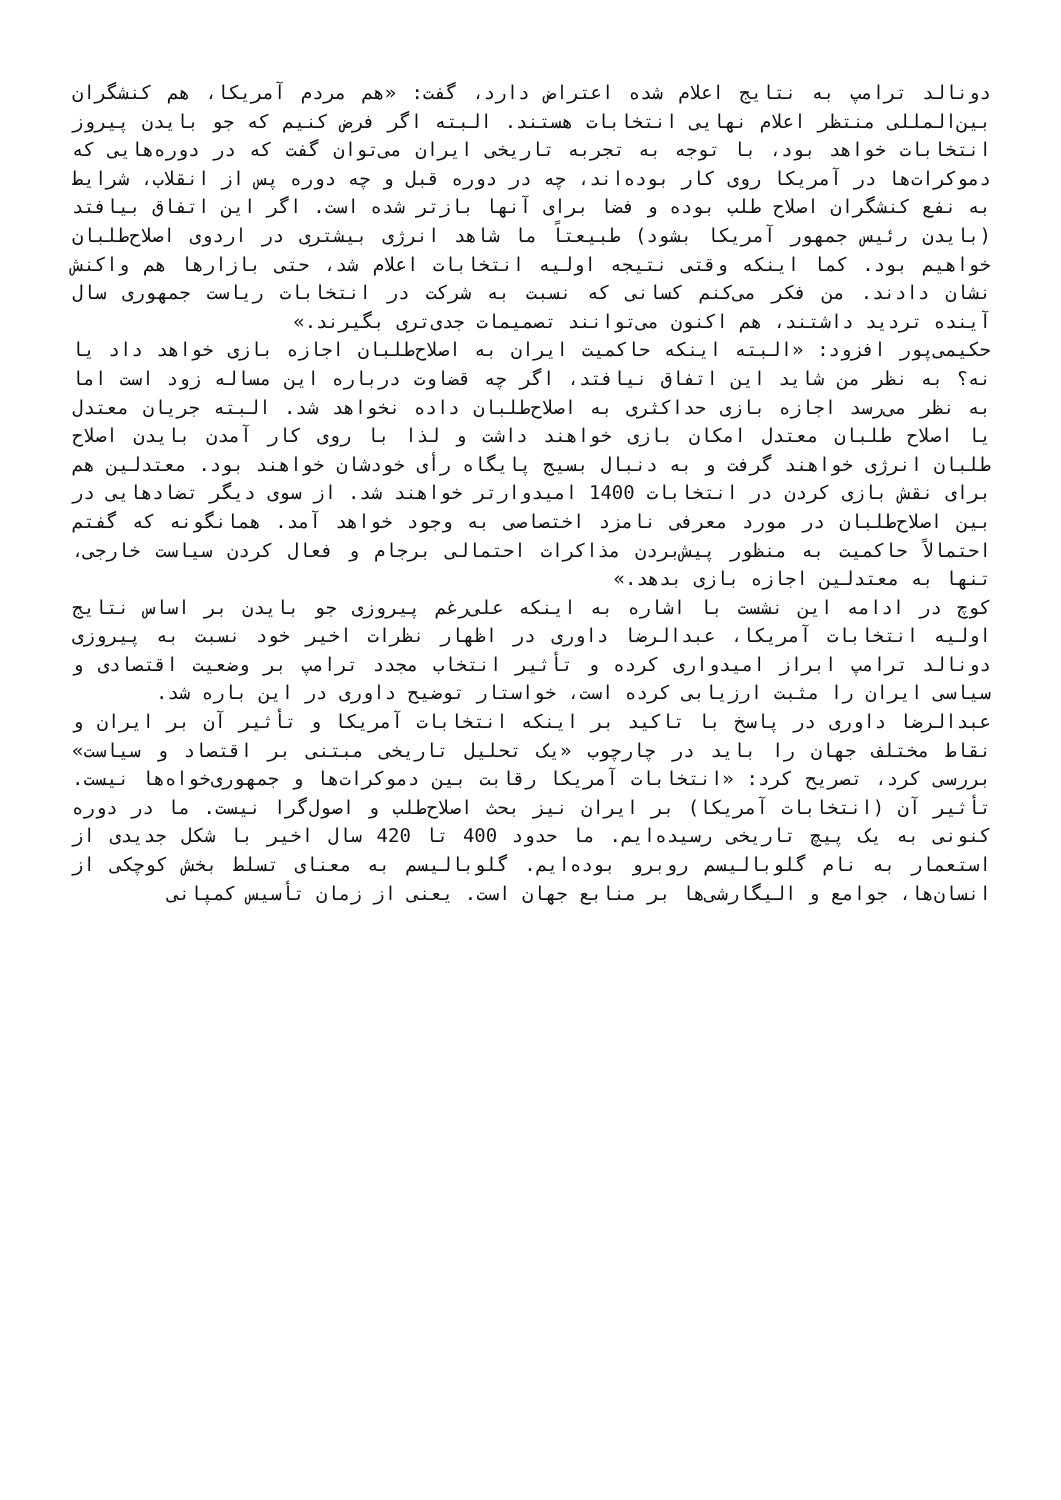دونالد ترامپ به نتایج اعلام شده اعتراض دارد، گفت: «هم مردم آمریکا، هم کنشگران بین‌المللی منتظر اعلام نهایی انتخابات هستند. البته اگر فرض کنیم که جو بایدن پیروز انتخابات خواهد بود، با توجه به تجربه تاریخی ایران می‌توان گفت که در دوره‌هایی که دموکرات‌ها در آمریکا روی کار بوده‌اند، چه در دوره قبل و چه دوره پس از انقلاب، شرایط به نفع کنشگران اصلاح طلب بوده و فضا برای آنها بازتر شده است. اگر این اتفاق بیافتد (بایدن رئیس جمهور آمریکا بشود) طبیعتاً ما شاهد انرژی بیشتری در اردوی اصلاح‌طلبان خواهیم بود. کما اینکه وقتی نتیجه اولیه انتخابات اعلام شد، حتی بازارها هم واکنش نشان دادند. من فکر می‌کنم کسانی که نسبت به شرکت در انتخابات ریاست جمهوری سال آینده تردید داشتند، هم اکنون می‌توانند تصمیمات جدی‌تری بگیرند.»
حکیمی‌پور افزود: «البته اینکه حاکمیت ایران به اصلاح‌طلبان اجازه بازی خواهد داد یا نه؟ به نظر من شاید این اتفاق نیافتد، اگر چه قضاوت درباره این مساله زود است اما به نظر می‌رسد اجازه بازی حداکثری به اصلاح‌طلبان داده نخواهد شد. البته جریان معتدل یا اصلاح طلبان معتدل امکان بازی خواهند داشت و لذا با روی کار آمدن بایدن اصلاح طلبان انرژی خواهند گرفت و به دنبال بسیج پایگاه رأی خودشان خواهند بود. معتدلین هم برای نقش بازی کردن در انتخابات 1400 امیدوارتر خواهند شد. از سوی دیگر تضادهایی در بین اصلاح‌طلبان در مورد معرفی نامزد اختصاصی به وجود خواهد آمد. همانگونه که گفتم احتمالاً حاکمیت به منظور پیش‌بردن مذاکرات احتمالی برجام و فعال کردن سیاست خارجی، تنها به معتدلین اجازه بازی بدهد.»
کوچ در ادامه این نشست با اشاره به اینکه علی‌رغم پیروزی جو بایدن بر اساس نتایج اولیه انتخابات آمریکا، عبدالرضا داوری در اظهار نظرات اخیر خود نسبت به پیروزی دونالد ترامپ ابراز امیدواری کرده و تأثیر انتخاب مجدد ترامپ بر وضعیت اقتصادی و سیاسی ایران را مثبت ارزیابی کرده است، خواستار توضیح داوری در این باره شد.
عبدالرضا داوری در پاسخ با تاکید بر اینکه انتخابات آمریکا و تأثیر آن بر ایران و نقاط مختلف جهان را باید در چارچوب «یک تحلیل تاریخی مبتنی بر اقتصاد و سیاست» بررسی کرد، تصریح کرد: «انتخابات آمریکا رقابت بین دموکرات‌ها و جمهوری‌خواه‌ها نیست. تأثیر آن (انتخابات آمریکا) بر ایران نیز بحث اصلاح‌طلب و اصول‌گرا نیست. ما در دوره کنونی به یک پیچ تاریخی رسیده‌ایم. ما حدود 400 تا 420 سال اخیر با شکل جدیدی از استعمار به نام گلوبالیسم روبرو بوده‌ایم. گلوبالیسم به معنای تسلط بخش کوچکی از انسان‌ها، جوامع و الیگارشی‌ها بر منابع جهان است. یعنی از زمان تأسیس کمپانی